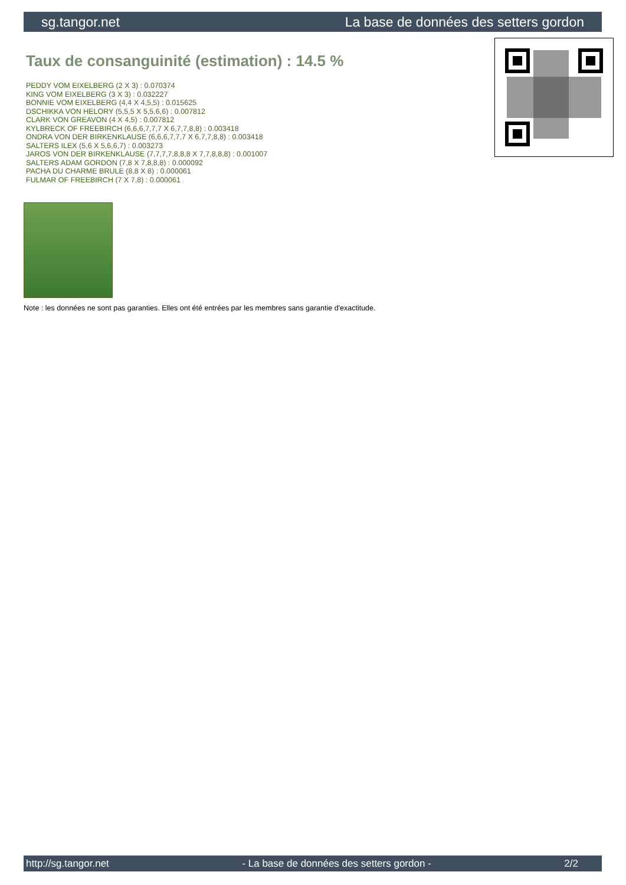sg.tangor.net La base de données des setters gordon
Taux de consanguinité (estimation) : 14.5 %
PEDDY VOM EIXELBERG (2 X 3) : 0.070374
KING VOM EIXELBERG (3 X 3) : 0.032227
BONNIE VOM EIXELBERG (4,4 X 4,5,5) : 0.015625
DSCHIKKA VON HELORY (5,5,5 X 5,5,6,6) : 0.007812
CLARK VON GREAVON (4 X 4,5) : 0.007812
KYLBRECK OF FREEBIRCH (6,6,6,7,7,7 X 6,7,7,8,8) : 0.003418
ONDRA VON DER BIRKENKLAUSE (6,6,6,7,7,7 X 6,7,7,8,8) : 0.003418
SALTERS ILEX (5,6 X 5,6,6,7) : 0.003273
JAROS VON DER BIRKENKLAUSE (7,7,7,7,8,8,8 X 7,7,8,8,8) : 0.001007
SALTERS ADAM GORDON (7,8 X 7,8,8,8) : 0.000092
PACHA DU CHARME BRULE (8,8 X 8) : 0.000061
FULMAR OF FREEBIRCH (7 X 7,8) : 0.000061
Note : les données ne sont pas garanties. Elles ont été entrées par les membres sans garantie d'exactitude.
http://sg.tangor.net - La base de données des setters gordon - 2/2